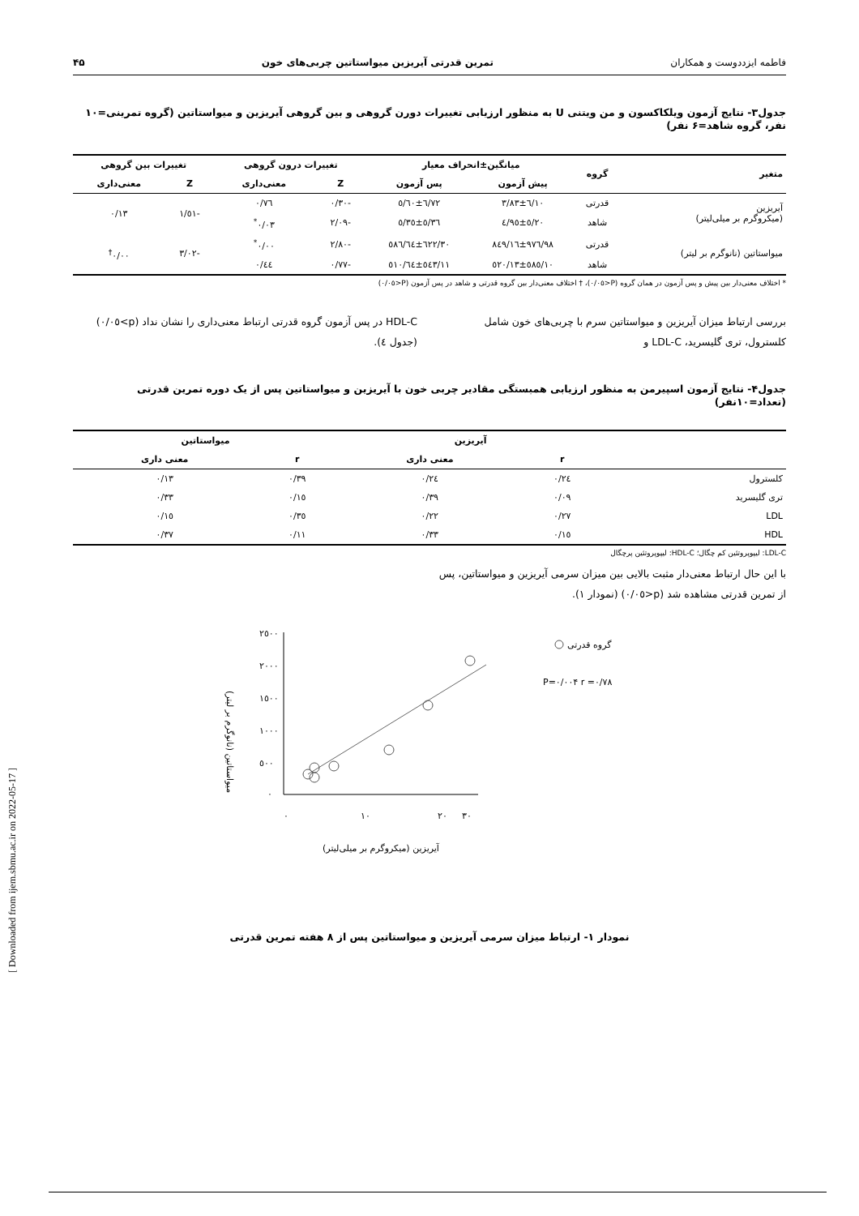فاطمه ایزددوست و همکاران تمرین قدرتی آیریزین میواستاتین چربی‌های خون ۴۵
جدول۳- نتایج آزمون ویلکاکسون و من ویتنی U به منظور ارزیابی تغییرات دورن گروهی و بین گروهی آیریزین و میواستاتین (گروه تمرینی=۱۰ نفر، گروه شاهد=۶ نفر)
| متغیر | گروه | میانگین±انحراف معیار | | تغییرات درون گروهی | | تغییرات بین گروهی | |
| --- | --- | --- | --- | --- | --- | --- | --- |
| | | پیش آزمون | پس آزمون | Z | معنی‌داری | Z | معنی‌داری |
| آیریزین (میکروگرم بر میلی‌لیتر) | قدرتی | ٦/١٠±٣/٨٣ | ٦/٧٢±٥/٦٠ | -٠/٣٠ | ٠/٧٦ | -١/٥١ | ٠/١٣ |
| | شاهد | ٥/٢٠±٤/٩٥ | ٥/٣٦±٥/٣٥ | -٢/٠٩ | ٠/٠٣<sup>*</sup> | | |
| میواستاتین (نانوگرم بر لیتر) | قدرتی | ٩٧٦/٩٨±٨٤٩/١٦ | ٦٢٢/٣٠±٥٨٦/٦٤ | -٢/٨٠ | ٠/٠٠<sup>*</sup> | -٣/٠٢ | ٠/٠٠<sup>†</sup> |
| | شاهد | ٥٨٥/١٠±٥٢٠/١٣ | ٥٤٣/١١±٥١٠/٦٤ | -٠/٧٧ | ٠/٤٤ | | |
* اختلاف معنی‌دار بین پیش و پس آزمون در همان گروه (P<٠/٠٥)، † اختلاف معنی‌دار بین گروه قدرتی و شاهد در پس آزمون (P<٠/٠٥)
بررسی ارتباط میزان آیریزین و میواستاتین سرم با چربی‌های خون شامل کلسترول، تری گلیسرید، LDL-C و
HDL-C در پس آزمون گروه قدرتی ارتباط معنی‌داری را نشان نداد (p>٠/٠٥) (جدول ٤).
جدول۴- نتایج آزمون اسپیرمن به منظور ارزیابی همبستگی مقادیر چربی خون با آیریزین و میواستاتین پس از یک دوره تمرین قدرتی (تعداد=۱۰نفر)
| | آیریزین | | میواستاتین | |
| --- | --- | --- | --- | --- |
| | r | معنی داری | r | معنی داری |
| کلسترول | ٠/٢٤ | ٠/٢٤ | ٠/٣٩ | ٠/١٣ |
| تری گلیسرید | ٠/٠٩ | ٠/٣٩ | ٠/١٥ | ٠/٣٣ |
| LDL | ٠/٢٧ | ٠/٢٢ | ٠/٣٥ | ٠/١٥ |
| HDL | ٠/١٥ | ٠/٣٣ | ٠/١١ | ٠/٣٧ |
LDL-C: لیپوپروتئین کم چگال؛ HDL-C: لیپوپروتئین پرچگال
با این حال ارتباط معنی‌دار مثبت بالایی بین میزان سرمی آیریزین و میواستاتین، پس از تمرین قدرتی مشاهده شد (p<٠/٠٥) (نمودار ١).
میواستاتین (نانوگرم بر لیتر)
٢٥٠٠
٢٠٠٠
١٥٠٠
١٠٠٠
٥٠٠
٠
٠
١٠
٢٠
٣٠
گروه قدرتی
P=٠/٠٠۴ r =٠/٧٨
آیریزین (میکروگرم بر میلی‌لیتر)
نمودار ١- ارتباط میزان سرمی آیریزین و میواستاتین پس از ٨ هفته تمرین قدرتی
[ Downloaded from ijem.sbmu.ac.ir on 2022-05-17 ]